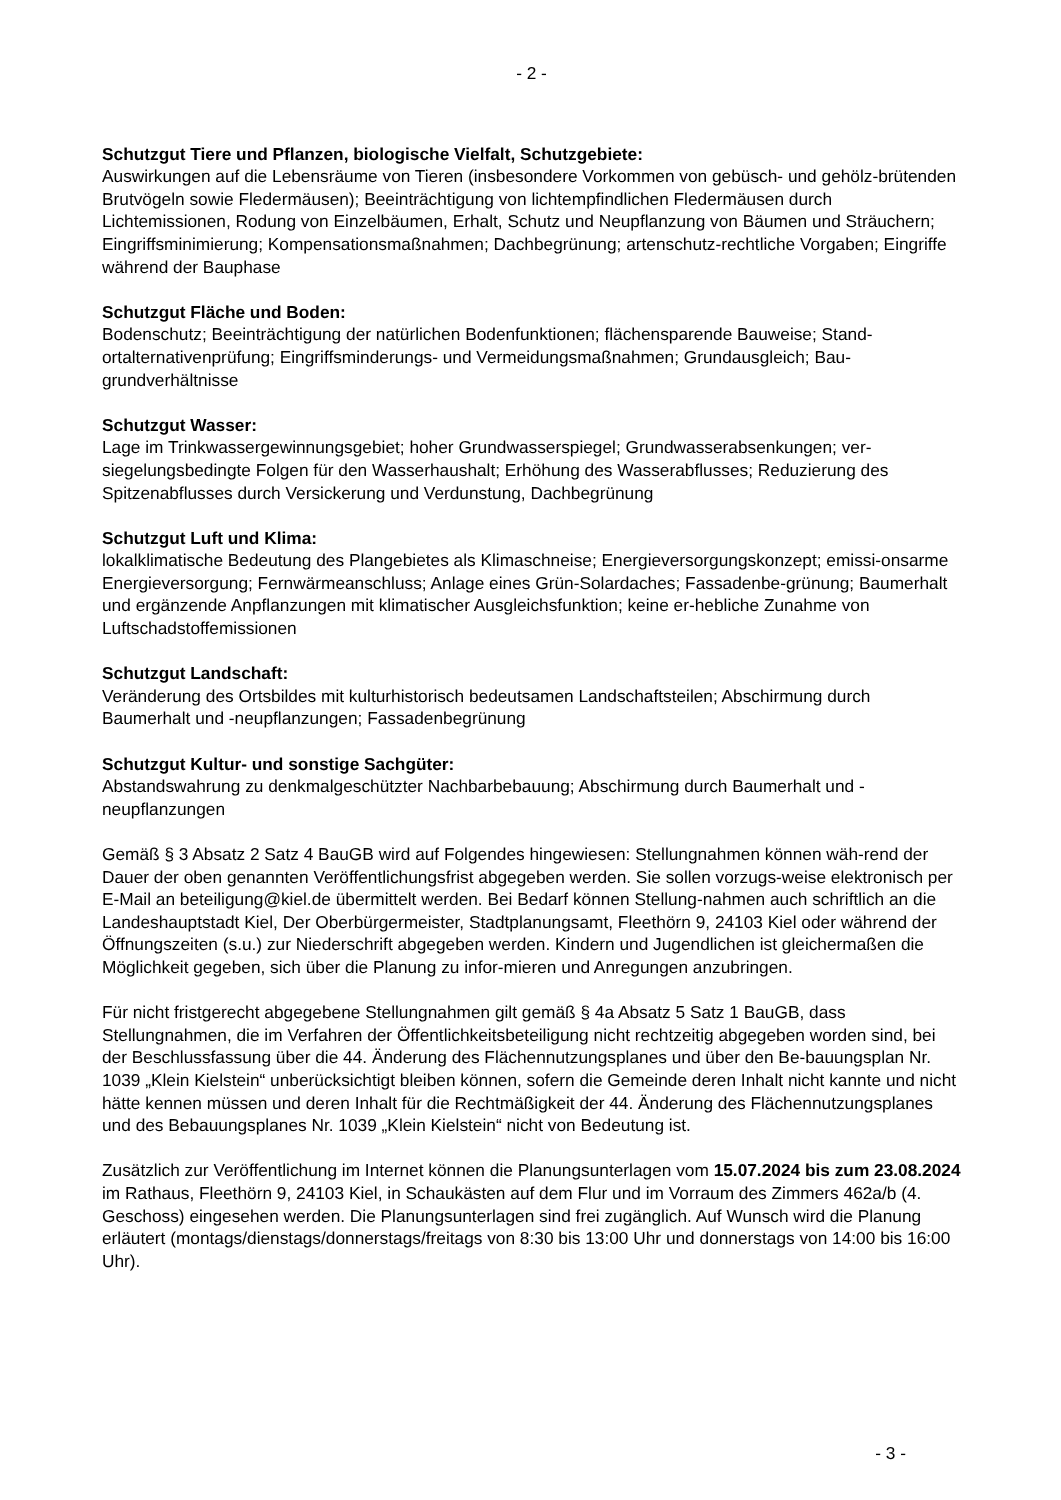- 2 -
Schutzgut Tiere und Pflanzen, biologische Vielfalt, Schutzgebiete:
Auswirkungen auf die Lebensräume von Tieren (insbesondere Vorkommen von gebüsch- und gehölz-brütenden Brutvögeln sowie Fledermäusen); Beeinträchtigung von lichtempfindlichen Fledermäusen durch Lichtemissionen, Rodung von Einzelbäumen, Erhalt, Schutz und Neupflanzung von Bäumen und Sträuchern; Eingriffsminimierung; Kompensationsmaßnahmen; Dachbegrünung; artenschutz-rechtliche Vorgaben; Eingriffe während der Bauphase
Schutzgut Fläche und Boden:
Bodenschutz; Beeinträchtigung der natürlichen Bodenfunktionen; flächensparende Bauweise; Stand-ortalternativenprüfung; Eingriffsminderungs- und Vermeidungsmaßnahmen; Grundausgleich; Bau-grundverhältnisse
Schutzgut Wasser:
Lage im Trinkwassergewinnungsgebiet; hoher Grundwasserspiegel; Grundwasserabsenkungen; ver-siegelungsbedingte Folgen für den Wasserhaushalt; Erhöhung des Wasserabflusses; Reduzierung des Spitzenabflusses durch Versickerung und Verdunstung, Dachbegrünung
Schutzgut Luft und Klima:
lokalklimatische Bedeutung des Plangebietes als Klimaschneise; Energieversorgungskonzept; emissi-onsarme Energieversorgung; Fernwärmeanschluss; Anlage eines Grün-Solardaches; Fassadenbe-grünung; Baumerhalt und ergänzende Anpflanzungen mit klimatischer Ausgleichsfunktion; keine er-hebliche Zunahme von Luftschadstoffemissionen
Schutzgut Landschaft:
Veränderung des Ortsbildes mit kulturhistorisch bedeutsamen Landschaftsteilen; Abschirmung durch Baumerhalt und -neupflanzungen; Fassadenbegrünung
Schutzgut Kultur- und sonstige Sachgüter:
Abstandswahrung zu denkmalgeschützter Nachbarbebauung; Abschirmung durch Baumerhalt und -neupflanzungen
Gemäß § 3 Absatz 2 Satz 4 BauGB wird auf Folgendes hingewiesen: Stellungnahmen können wäh-rend der Dauer der oben genannten Veröffentlichungsfrist abgegeben werden. Sie sollen vorzugs-weise elektronisch per E-Mail an beteiligung@kiel.de übermittelt werden. Bei Bedarf können Stellung-nahmen auch schriftlich an die Landeshauptstadt Kiel, Der Oberbürgermeister, Stadtplanungsamt, Fleethörn 9, 24103 Kiel oder während der Öffnungszeiten (s.u.) zur Niederschrift abgegeben werden. Kindern und Jugendlichen ist gleichermaßen die Möglichkeit gegeben, sich über die Planung zu infor-mieren und Anregungen anzubringen.
Für nicht fristgerecht abgegebene Stellungnahmen gilt gemäß § 4a Absatz 5 Satz 1 BauGB, dass Stellungnahmen, die im Verfahren der Öffentlichkeitsbeteiligung nicht rechtzeitig abgegeben worden sind, bei der Beschlussfassung über die 44. Änderung des Flächennutzungsplanes und über den Be-bauungsplan Nr. 1039 „Klein Kielstein“ unberücksichtigt bleiben können, sofern die Gemeinde deren Inhalt nicht kannte und nicht hätte kennen müssen und deren Inhalt für die Rechtmäßigkeit der 44. Änderung des Flächennutzungsplanes und des Bebauungsplanes Nr. 1039 „Klein Kielstein“ nicht von Bedeutung ist.
Zusätzlich zur Veröffentlichung im Internet können die Planungsunterlagen vom 15.07.2024 bis zum 23.08.2024 im Rathaus, Fleethörn 9, 24103 Kiel, in Schaukästen auf dem Flur und im Vorraum des Zimmers 462a/b (4. Geschoss) eingesehen werden. Die Planungsunterlagen sind frei zugänglich. Auf Wunsch wird die Planung erläutert (montags/dienstags/donnerstags/freitags von 8:30 bis 13:00 Uhr und donnerstags von 14:00 bis 16:00 Uhr).
- 3 -